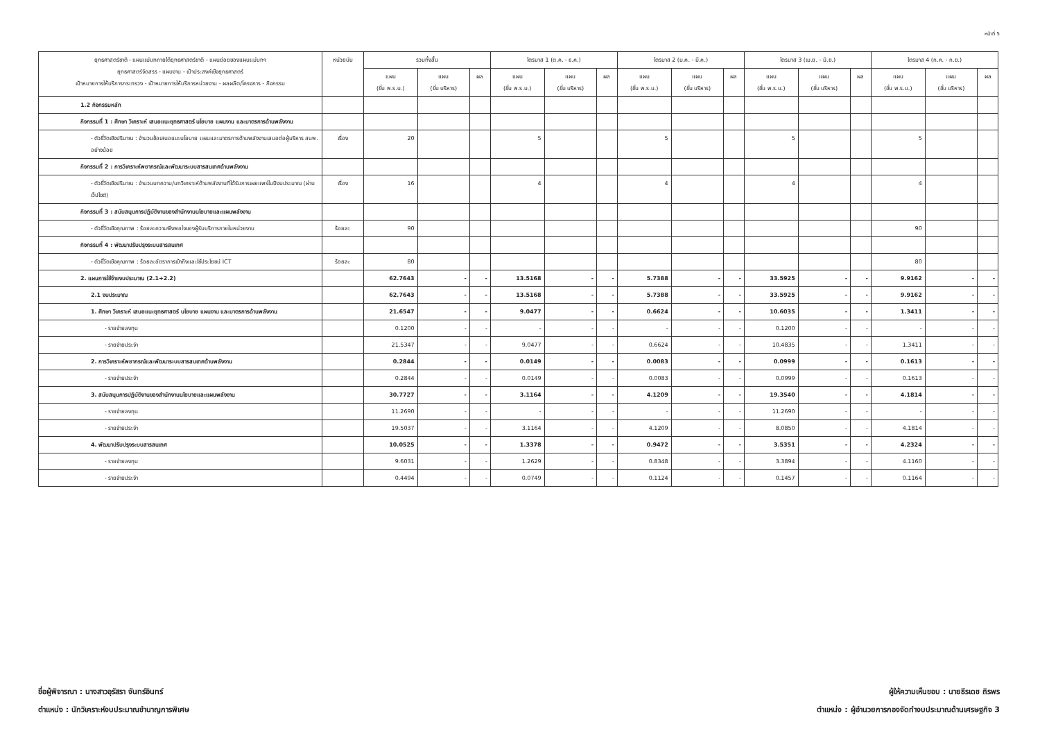หน้าที่ 5
| ยุทธศาสตร์ชาติ - แผนแม่บทภายใต้ยุทธศาสตร์ชาติ - แผนย่อยของแผนแม่บทฯ ยุทธศาสตร์จัดสรร - แผนงาน - เป้าประสงค์เชิงยุทธศาสตร์ เป้าหมายการให้บริการกระทรวง - เป้าหมายการให้บริการหน่วยงาน - ผลผลิต/โครงการ - กิจกรรม | หน่วยนับ | รวมทั้งสิ้น | | | ไตรมาส 1 (ต.ค. - ธ.ค.) | | | ไตรมาส 2 (ม.ค. - มี.ค.) | | | ไตรมาส 3 (เม.ย. - มิ.ย.) | | | ไตรมาส 4 (ก.ค. - ก.ย.) | | |
| --- | --- | --- | --- | --- | --- | --- | --- | --- | --- | --- | --- | --- | --- | --- | --- | --- |
| | | แผน (ขั้น พ.ร.บ.) | แผน (ขั้น บริหาร) | ผล | แผน (ขั้น พ.ร.บ.) | แผน (ขั้น บริหาร) | ผล | แผน (ขั้น พ.ร.บ.) | แผน (ขั้น บริหาร) | ผล | แผน (ขั้น พ.ร.บ.) | แผน (ขั้น บริหาร) | ผล | แผน (ขั้น พ.ร.บ.) | แผน (ขั้น บริหาร) | ผล |
| 1.2 กิจกรรมหลัก | | | | | | | | | | | | | | | | |
| กิจกรรมที่ 1 : ศึกษา วิเคราะห์ เสนอแนะยุทธศาสตร์ นโยบาย แผนงาน และมาตรการด้านพลังงาน | | | | | | | | | | | | | | | | |
| - ตัวชี้วัดเชิงปริมาณ : จำนวนข้อเสนอแนะนโยบาย แผนและมาตรการด้านพลังงานเสนอต่อผู้บริหาร สนพ. อย่างน้อย | เรื่อง | 20 | | | 5 | | | 5 | | | 5 | | | 5 | | |
| กิจกรรมที่ 2 : การวิเคราะห์พยากรณ์และพัฒนาระบบสารสนเทศด้านพลังงาน | | | | | | | | | | | | | | | | |
| - ตัวชี้วัดเชิงปริมาณ : จำนวนบทความ/บทวิเคราะห์ด้านพลังงานที่ได้รับการเผยแพร่ในปีงบประมาณ (ผ่านเว็ปไซต์) | เรื่อง | 16 | | | 4 | | | 4 | | | 4 | | | 4 | | |
| กิจกรรมที่ 3 : สนับสนุนการปฏิบัติงานของสำนักงานนโยบายและแผนพลังงาน | | | | | | | | | | | | | | | | |
| - ตัวชี้วัดเชิงคุณภาพ : ร้อยละความพึงพอใจของผู้รับบริการภายในหน่วยงาน | ร้อยละ | 90 | | | | | | | | | | | | 90 | | |
| กิจกรรมที่ 4 : พัฒนาปรับปรุงระบบสารสนเทศ | | | | | | | | | | | | | | | | |
| - ตัวชี้วัดเชิงคุณภาพ : ร้อยละอัตราการเข้าถึงและใช้ประโยชน์ ICT | ร้อยละ | 80 | | | | | | | | | | | | 80 | | |
| 2. แผนการใช้จ่ายงบประมาณ (2.1+2.2) | | 62.7643 | - | - | 13.5168 | - | - | 5.7388 | - | - | 33.5925 | - | - | 9.9162 | - | - |
| 2.1 งบประมาณ | | 62.7643 | - | - | 13.5168 | - | - | 5.7388 | - | - | 33.5925 | - | - | 9.9162 | - | - |
| 1. ศึกษา วิเคราะห์ เสนอแนะยุทธศาสตร์ นโยบาย แผนงาน และมาตรการด้านพลังงาน | | 21.6547 | - | - | 9.0477 | - | - | 0.6624 | - | - | 10.6035 | - | - | 1.3411 | - | - |
| - รายจ่ายลงทุน | | 0.1200 | - | - | - | - | - | - | - | - | 0.1200 | - | - | - | - | - |
| - รายจ่ายประจำ | | 21.5347 | - | - | 9.0477 | - | - | 0.6624 | - | - | 10.4835 | - | - | 1.3411 | - | - |
| 2. การวิเคราะห์พยากรณ์และพัฒนาระบบสารสนเทศด้านพลังงาน | | 0.2844 | - | - | 0.0149 | - | - | 0.0083 | - | - | 0.0999 | - | - | 0.1613 | - | - |
| - รายจ่ายประจำ | | 0.2844 | - | - | 0.0149 | - | - | 0.0083 | - | - | 0.0999 | - | - | 0.1613 | - | - |
| 3. สนับสนุนการปฏิบัติงานของสำนักงานนโยบายและแผนพลังงาน | | 30.7727 | - | - | 3.1164 | - | - | 4.1209 | - | - | 19.3540 | - | - | 4.1814 | - | - |
| - รายจ่ายลงทุน | | 11.2690 | - | - | - | - | - | - | - | - | 11.2690 | - | - | - | - | - |
| - รายจ่ายประจำ | | 19.5037 | - | - | 3.1164 | - | - | 4.1209 | - | - | 8.0850 | - | - | 4.1814 | - | - |
| 4. พัฒนาปรับปรุงระบบสารสนเทศ | | 10.0525 | - | - | 1.3378 | - | - | 0.9472 | - | - | 3.5351 | - | - | 4.2324 | - | - |
| - รายจ่ายลงทุน | | 9.6031 | - | - | 1.2629 | - | - | 0.8348 | - | - | 3.3894 | - | - | 4.1160 | - | - |
| - รายจ่ายประจำ | | 0.4494 | - | - | 0.0749 | - | - | 0.1124 | - | - | 0.1457 | - | - | 0.1164 | - | - |
ชื่อผู้พิจารณา : นางสาวอุรัสรา จันทร์อินทร์
ตำแหน่ง : นักวิเคราะห์งบประมาณชำนาญการพิเศษ
ผู้ให้ความเห็นชอบ : นายธีรเดช ถิรพร
ตำแหน่ง : ผู้อำนวยการกองจัดทำงบประมาณด้านเศรษฐกิจ 3